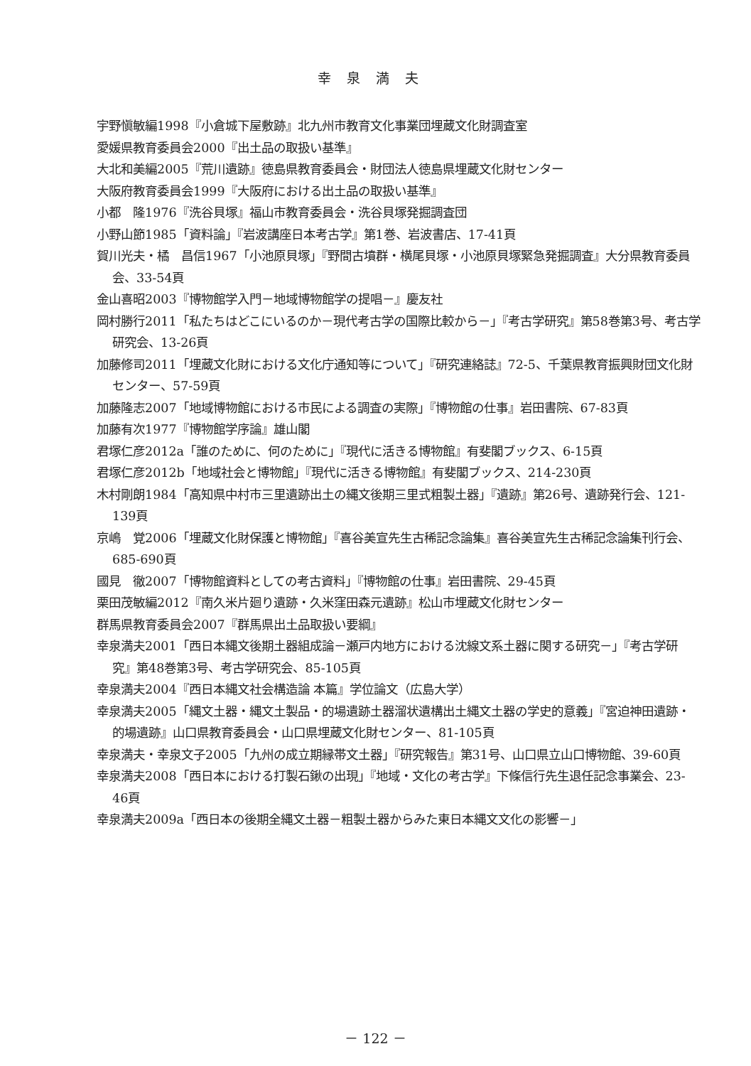幸泉満夫
宇野愼敏編1998『小倉城下屋敷跡』北九州市教育文化事業団埋蔵文化財調査室
愛媛県教育委員会2000『出土品の取扱い基準』
大北和美編2005『荒川遺跡』徳島県教育委員会・財団法人徳島県埋蔵文化財センター
大阪府教育委員会1999『大阪府における出土品の取扱い基準』
小都　隆1976『洗谷貝塚』福山市教育委員会・洗谷貝塚発掘調査団
小野山節1985「資料論」『岩波講座日本考古学』第1巻、岩波書店、17-41頁
賀川光夫・橘　昌信1967「小池原貝塚」『野間古墳群・横尾貝塚・小池原貝塚緊急発掘調査』大分県教育委員会、33-54頁
金山喜昭2003『博物館学入門－地域博物館学の提唱－』慶友社
岡村勝行2011「私たちはどこにいるのか－現代考古学の国際比較から－」『考古学研究』第58巻第3号、考古学研究会、13-26頁
加藤修司2011「埋蔵文化財における文化庁通知等について」『研究連絡誌』72-5、千葉県教育振興財団文化財センター、57-59頁
加藤隆志2007「地域博物館における市民による調査の実際」『博物館の仕事』岩田書院、67-83頁
加藤有次1977『博物館学序論』雄山閣
君塚仁彦2012a「誰のために、何のために」『現代に活きる博物館』有斐閣ブックス、6-15頁
君塚仁彦2012b「地域社会と博物館」『現代に活きる博物館』有斐閣ブックス、214-230頁
木村剛朗1984「高知県中村市三里遺跡出土の縄文後期三里式粗製土器」『遺跡』第26号、遺跡発行会、121-139頁
京嶋　覚2006「埋蔵文化財保護と博物館」『喜谷美宣先生古稀記念論集』喜谷美宣先生古稀記念論集刊行会、685-690頁
國見　徹2007「博物館資料としての考古資料」『博物館の仕事』岩田書院、29-45頁
栗田茂敏編2012『南久米片廻り遺跡・久米窪田森元遺跡』松山市埋蔵文化財センター
群馬県教育委員会2007『群馬県出土品取扱い要綱』
幸泉満夫2001「西日本縄文後期土器組成論－瀬戸内地方における沈線文系土器に関する研究－」『考古学研究』第48巻第3号、考古学研究会、85-105頁
幸泉満夫2004『西日本縄文社会構造論 本篇』学位論文（広島大学）
幸泉満夫2005「縄文土器・縄文土製品・的場遺跡土器溜状遺構出土縄文土器の学史的意義」『宮迫神田遺跡・的場遺跡』山口県教育委員会・山口県埋蔵文化財センター、81-105頁
幸泉満夫・幸泉文子2005「九州の成立期縁帯文土器」『研究報告』第31号、山口県立山口博物館、39-60頁
幸泉満夫2008「西日本における打製石鍬の出現」『地域・文化の考古学』下條信行先生退任記念事業会、23-46頁
幸泉満夫2009a「西日本の後期全縄文土器－粗製土器からみた東日本縄文文化の影響－」
－ 122 －